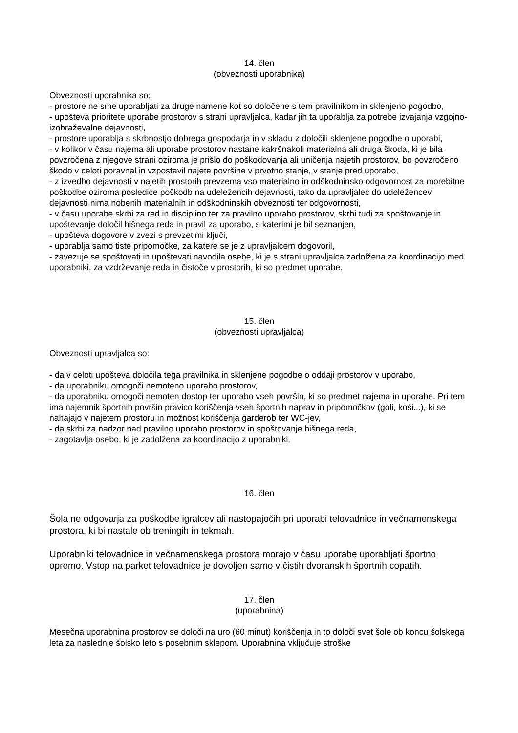14. člen
(obveznosti uporabnika)
Obveznosti uporabnika so:
- prostore ne sme uporabljati za druge namene kot so določene s tem pravilnikom in sklenjeno pogodbo,
- upošteva prioritete uporabe prostorov s strani upravljalca, kadar jih ta uporablja za potrebe izvajanja vzgojno-izobraževalne dejavnosti,
- prostore uporablja s skrbnostjo dobrega gospodarja in v skladu z določili sklenjene pogodbe o uporabi,
- v kolikor v času najema ali uporabe prostorov nastane kakršnakoli materialna ali druga škoda, ki je bila povzročena z njegove strani oziroma je prišlo do poškodovanja ali uničenja najetih prostorov, bo povzročeno škodo v celoti poravnal in vzpostavil najete površine v prvotno stanje, v stanje pred uporabo,
- z izvedbo dejavnosti v najetih prostorih prevzema vso materialno in odškodninsko odgovornost za morebitne poškodbe oziroma posledice poškodb na udeležencih dejavnosti, tako da upravljalec do udeležencev dejavnosti nima nobenih materialnih in odškodninskih obveznosti ter odgovornosti,
- v času uporabe skrbi za red in disciplino ter za pravilno uporabo prostorov, skrbi tudi za spoštovanje in upoštevanje določil hišnega reda in pravil za uporabo, s katerimi je bil seznanjen,
- upošteva dogovore v zvezi s prevzetimi ključi,
- uporablja samo tiste pripomočke, za katere se je z upravljalcem dogovoril,
- zavezuje se spoštovati in upoštevati navodila osebe, ki je s strani upravljalca zadolžena za koordinacijo med uporabniki, za vzdrževanje reda in čistoče v prostorih, ki so predmet uporabe.
15. člen
(obveznosti upravljalca)
Obveznosti upravljalca so:
- da v celoti upošteva določila tega pravilnika in sklenjene pogodbe o oddaji prostorov v uporabo,
- da uporabniku omogoči nemoteno uporabo prostorov,
- da uporabniku omogoči nemoten dostop ter uporabo vseh površin, ki so predmet najema in uporabe. Pri tem ima najemnik športnih površin pravico koriščenja vseh športnih naprav in pripomočkov (goli, koši...), ki se nahajajo v najetem prostoru in možnost koriščenja garderob ter WC-jev,
- da skrbi za nadzor nad pravilno uporabo prostorov in spoštovanje hišnega reda,
- zagotavlja osebo, ki je zadolžena za koordinacijo z uporabniki.
16. člen
Šola ne odgovarja za poškodbe igralcev ali nastopajočih pri uporabi telovadnice in večnamenskega prostora, ki bi nastale ob treningih in tekmah.
Uporabniki telovadnice in večnamenskega prostora morajo v času uporabe uporabljati športno opremo. Vstop na parket telovadnice je dovoljen samo v čistih dvoranskih športnih copatih.
17. člen
(uporabnina)
Mesečna uporabnina prostorov se določi na uro (60 minut) koriščenja in to določi svet šole ob koncu šolskega leta za naslednje šolsko leto s posebnim sklepom. Uporabnina vključuje stroške